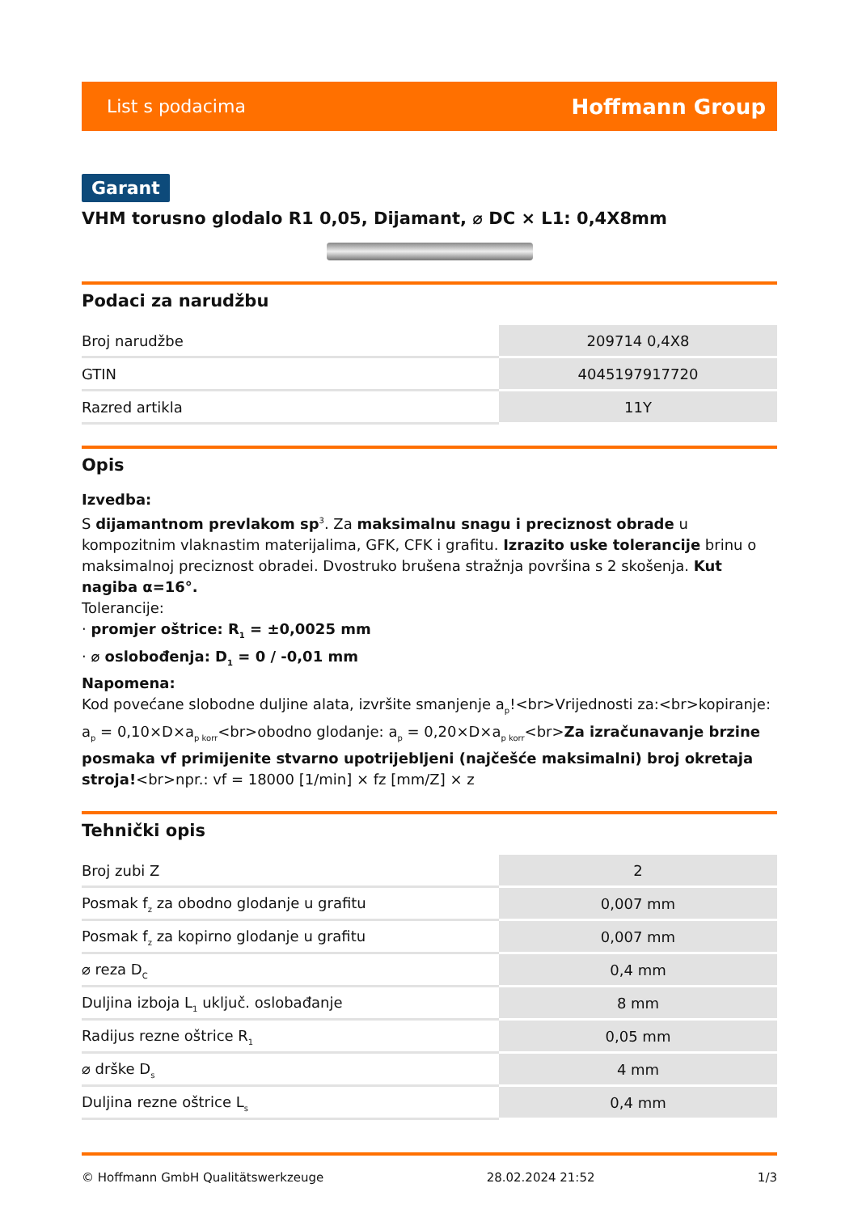List s podacima Hoffmann Group
Garant
VHM torusno glodalo R1 0,05, Dijamant, ⌀ DC × L1: 0,4X8mm
Podaci za narudžbu
| Broj narudžbe | 209714 0,4X8 |
| GTIN | 4045197917720 |
| Razred artikla | 11Y |
Opis
Izvedba:
S dijamantnom prevlakom sp<sup>3</sup>. Za maksimalnu snagu i preciznost obrade u kompozitnim vlaknastim materijalima, GFK, CFK i grafitu. Izrazito uske tolerancije brinu o maksimalnoj preciznost obradei. Dvostruko brušena stražnja površina s 2 skošenja. Kut nagiba α=16°.
Tolerancije:
· promjer oštrice: R<sub>1</sub> = ±0,0025 mm
· ⌀ oslobođenja: D<sub>1</sub> = 0 / -0,01 mm
Napomena:
Kod povećane slobodne duljine alata, izvršite smanjenje a<sub>p</sub>!<br>Vrijednosti za:<br>kopiranje: a<sub>p</sub> = 0,10×D×a<sub>p korr</sub><br>obodno glodanje: a<sub>p</sub> = 0,20×D×a<sub>p korr</sub><br>Za izračunavanje brzine posmaka vf primijenite stvarno upotrijebljeni (najčešće maksimalni) broj okretaja stroja!<br>npr.: vf = 18000 [1/min] × fz [mm/Z] × z
Tehnički opis
| Broj zubi Z | 2 |
| Posmak f<sub>z</sub> za obodno glodanje u grafitu | 0,007 mm |
| Posmak f<sub>z</sub> za kopirno glodanje u grafitu | 0,007 mm |
| ⌀ reza D<sub>C</sub> | 0,4 mm |
| Duljina izboja L<sub>1</sub> uključ. oslobađanje | 8 mm |
| Radijus rezne oštrice R<sub>1</sub> | 0,05 mm |
| ⌀ drške D<sub>s</sub> | 4 mm |
| Duljina rezne oštrice L<sub>s</sub> | 0,4 mm |
© Hoffmann GmbH Qualitätswerkzeuge 28.02.2024 21:52 1/3